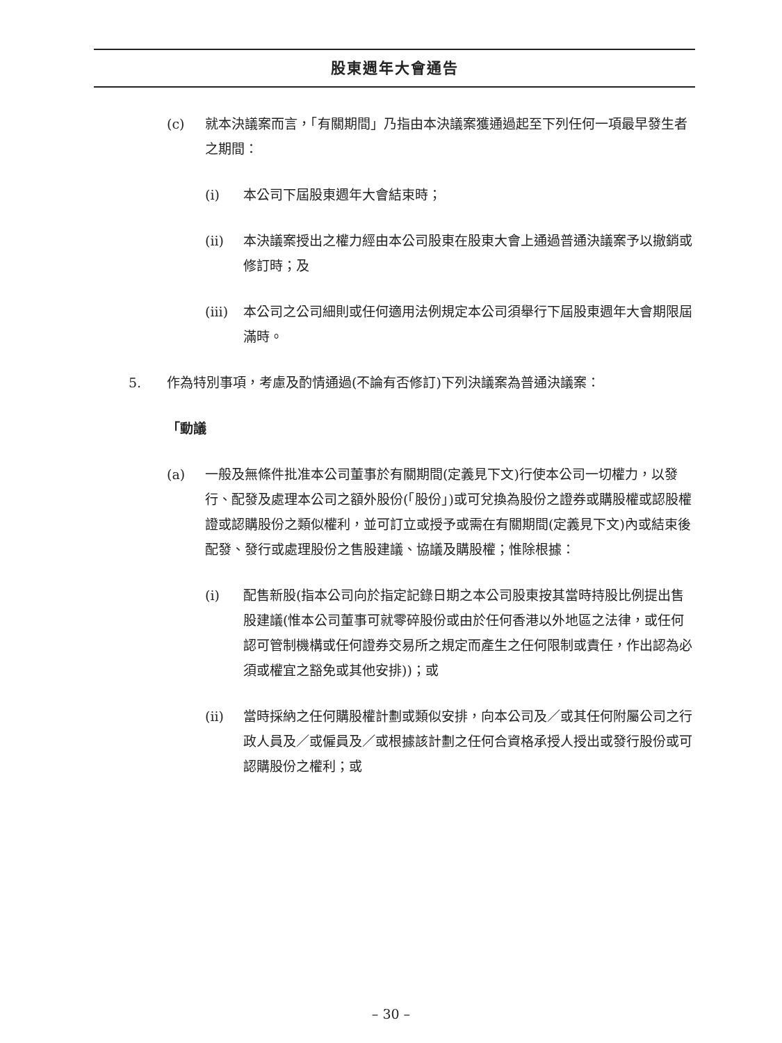股東週年大會通告
(c) 就本決議案而言，「有關期間」乃指由本決議案獲通過起至下列任何一項最早發生者之期間：
(i) 本公司下屆股東週年大會結束時；
(ii) 本決議案授出之權力經由本公司股東在股東大會上通過普通決議案予以撤銷或修訂時；及
(iii) 本公司之公司細則或任何適用法例規定本公司須舉行下屆股東週年大會期限屆滿時。
5. 作為特別事項，考慮及酌情通過(不論有否修訂)下列決議案為普通決議案：
「動議
(a) 一般及無條件批准本公司董事於有關期間(定義見下文)行使本公司一切權力，以發行、配發及處理本公司之額外股份(「股份」)或可兌換為股份之證券或購股權或認股權證或認購股份之類似權利，並可訂立或授予或需在有關期間(定義見下文)內或結束後配發、發行或處理股份之售股建議、協議及購股權；惟除根據：
(i) 配售新股(指本公司向於指定記錄日期之本公司股東按其當時持股比例提出售股建議(惟本公司董事可就零碎股份或由於任何香港以外地區之法律，或任何認可管制機構或任何證券交易所之規定而產生之任何限制或責任，作出認為必須或權宜之豁免或其他安排))；或
(ii) 當時採納之任何購股權計劃或類似安排，向本公司及／或其任何附屬公司之行政人員及／或僱員及／或根據該計劃之任何合資格承授人授出或發行股份或可認購股份之權利；或
– 30 –